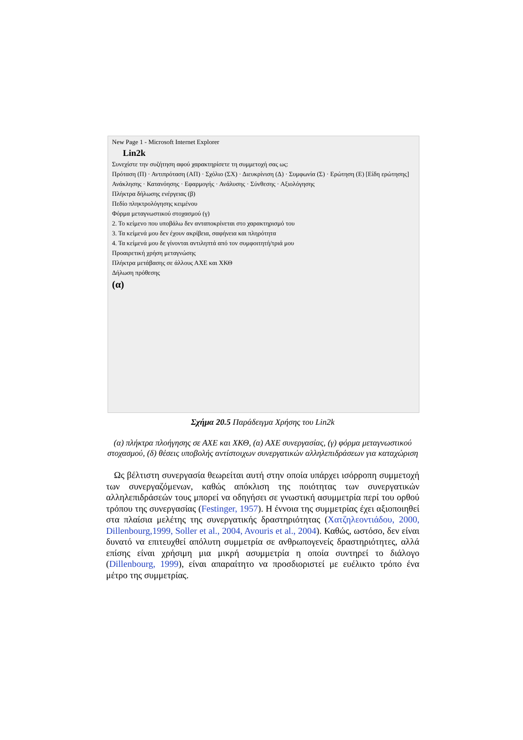New Page 1 - Microsoft Internet Explorer
Lin2k
Συνεχίστε την συζήτηση αφού χαρακτηρίσετε τη συμμετοχή σας ως:
Πρόταση (Π) · Αντιπρόταση (ΑΠ) · Σχόλιο (ΣΧ) · Διευκρίνιση (Δ) · Συμφωνία (Σ) · Ερώτηση (Ε) [Είδη ερώτησης]
Ανάκλησης · Κατανόησης · Εφαρμογής · Ανάλυσης · Σύνθεσης · Αξιολόγησης
Πλήκτρα δήλωσης ενέργειας (β)
Πεδίο πληκτρολόγησης κειμένου
Φόρμα μεταγνωστικού στοχασμού (γ)
2. Το κείμενο που υποβάλω δεν ανταποκρίνεται στο χαρακτηρισμό του
3. Τα κείμενά μου δεν έχουν ακρίβεια, σαφήνεια και πληρότητα
4. Τα κείμενά μου δε γίνονται αντιληπτά από τον συμφοιτητή/τριά μου
Προαιρετική χρήση μεταγνώσης
Πλήκτρα μετάβασης σε άλλους ΑΧΕ και ΧΚΘ
Δήλωση πρόθεσης
(α)
Σχήμα 20.5 Παράδειγμα Χρήσης του Lin2k
(α) πλήκτρα πλοήγησης σε ΑΧΕ και ΧΚΘ, (α) ΑΧΕ συνεργασίας, (γ) φόρμα μεταγνωστικού στοχασμού, (δ) θέσεις υποβολής αντίστοιχων συνεργατικών αλληλεπιδράσεων για καταχώριση
Ως βέλτιστη συνεργασία θεωρείται αυτή στην οποία υπάρχει ισόρροπη συμμετοχή των συνεργαζόμενων, καθώς απόκλιση της ποιότητας των συνεργατικών αλληλεπιδράσεών τους μπορεί να οδηγήσει σε γνωστική ασυμμετρία περί του ορθού τρόπου της συνεργασίας (Festinger, 1957). Η έννοια της συμμετρίας έχει αξιοποιηθεί στα πλαίσια μελέτης της συνεργατικής δραστηριότητας (Χατζηλεοντιάδου, 2000, Dillenbourg,1999, Soller et al., 2004, Avouris et al., 2004). Καθώς, ωστόσο, δεν είναι δυνατό να επιτευχθεί απόλυτη συμμετρία σε ανθρωπογενείς δραστηριότητες, αλλά επίσης είναι χρήσιμη μια μικρή ασυμμετρία η οποία συντηρεί το διάλογο (Dillenbourg, 1999), είναι απαραίτητο να προσδιοριστεί με ευέλικτο τρόπο ένα μέτρο της συμμετρίας.